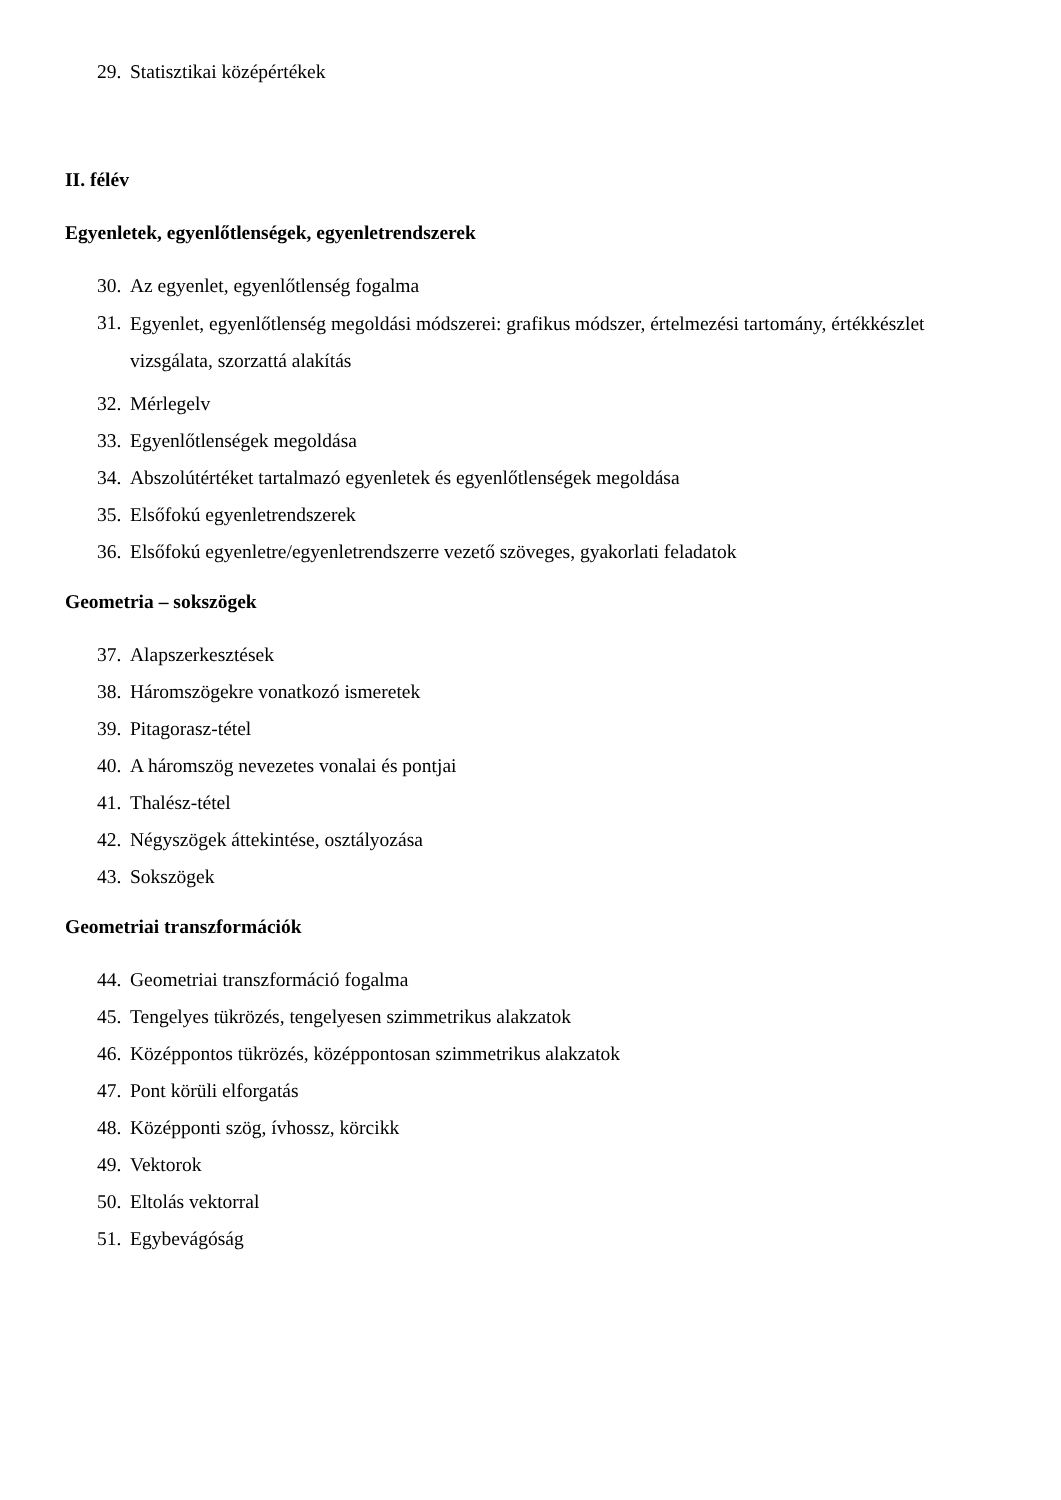29. Statisztikai középértékek
II. félév
Egyenletek, egyenlőtlenségek, egyenletrendszerek
30. Az egyenlet, egyenlőtlenség fogalma
31. Egyenlet, egyenlőtlenség megoldási módszerei: grafikus módszer, értelmezési tartomány, értékkészlet vizsgálata, szorzattá alakítás
32. Mérlegelv
33. Egyenlőtlenségek megoldása
34. Abszolútértéket tartalmazó egyenletek és egyenlőtlenségek megoldása
35. Elsőfokú egyenletrendszerek
36. Elsőfokú egyenletre/egyenletrendszerre vezető szöveges, gyakorlati feladatok
Geometria – sokszögek
37. Alapszerkesztések
38. Háromszögekre vonatkozó ismeretek
39. Pitagorasz-tétel
40. A háromszög nevezetes vonalai és pontjai
41. Thalész-tétel
42. Négyszögek áttekintése, osztályozása
43. Sokszögek
Geometriai transzformációk
44. Geometriai transzformáció fogalma
45. Tengelyes tükrözés, tengelyesen szimmetrikus alakzatok
46. Középpontos tükrözés, középpontosan szimmetrikus alakzatok
47. Pont körüli elforgatás
48. Középponti szög, ívhossz, körcikk
49. Vektorok
50. Eltolás vektorral
51. Egybevágóság